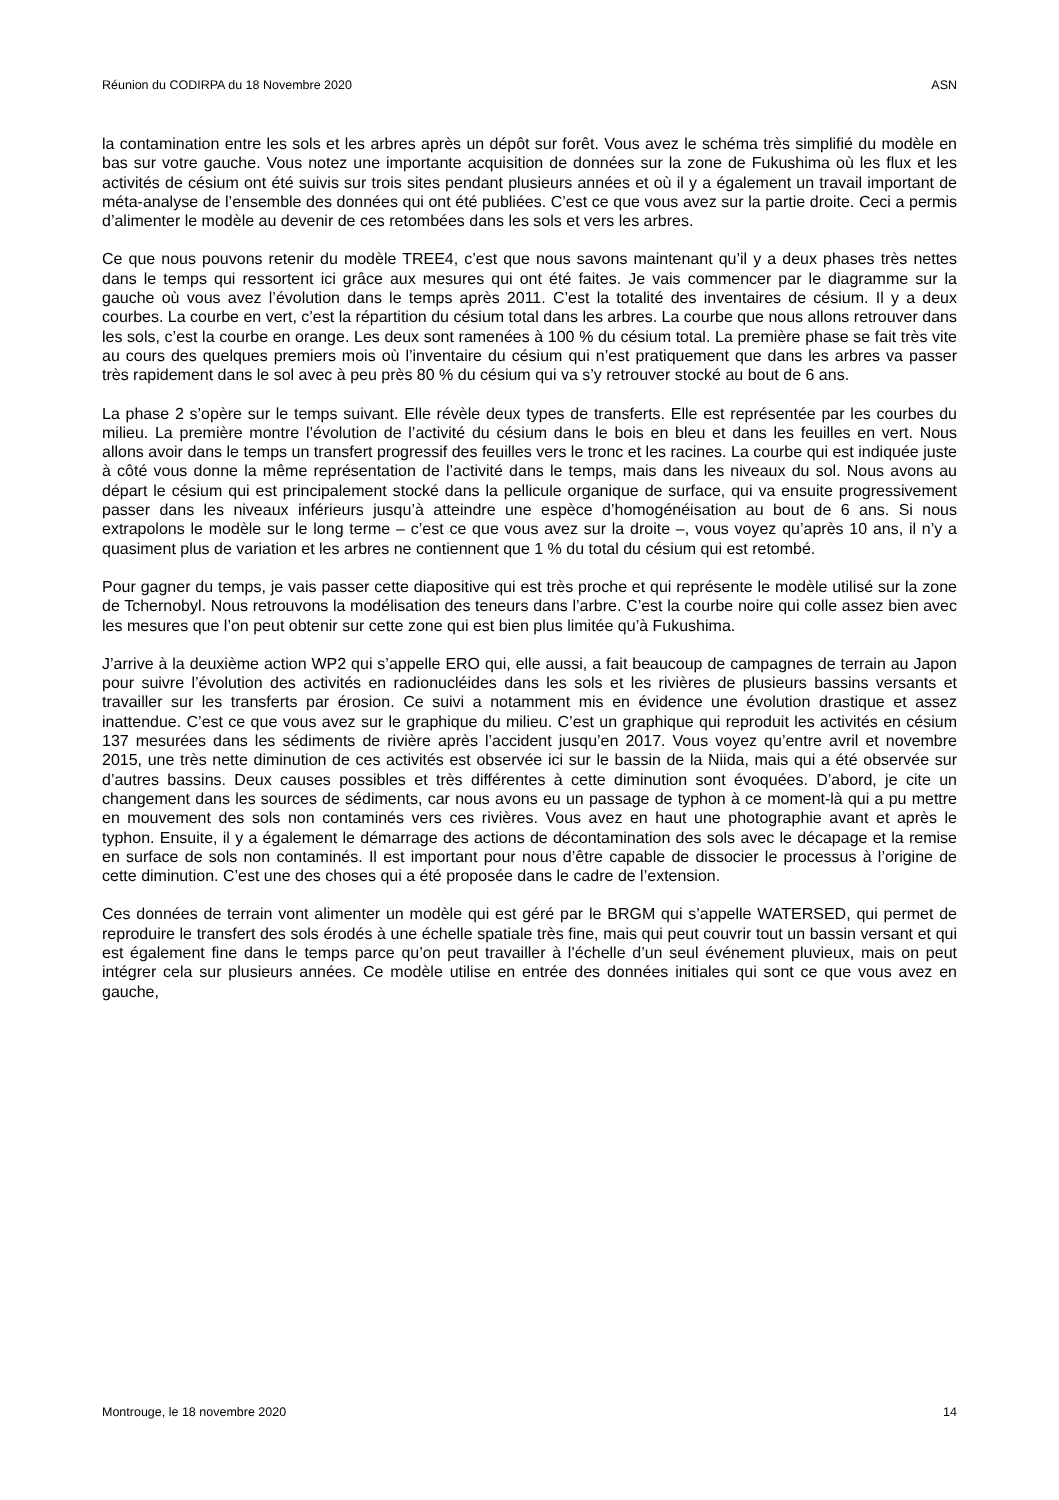Réunion du CODIRPA du 18 Novembre 2020 ASN
la contamination entre les sols et les arbres après un dépôt sur forêt. Vous avez le schéma très simplifié du modèle en bas sur votre gauche. Vous notez une importante acquisition de données sur la zone de Fukushima où les flux et les activités de césium ont été suivis sur trois sites pendant plusieurs années et où il y a également un travail important de méta-analyse de l’ensemble des données qui ont été publiées. C’est ce que vous avez sur la partie droite. Ceci a permis d’alimenter le modèle au devenir de ces retombées dans les sols et vers les arbres.
Ce que nous pouvons retenir du modèle TREE4, c’est que nous savons maintenant qu’il y a deux phases très nettes dans le temps qui ressortent ici grâce aux mesures qui ont été faites. Je vais commencer par le diagramme sur la gauche où vous avez l’évolution dans le temps après 2011. C’est la totalité des inventaires de césium. Il y a deux courbes. La courbe en vert, c’est la répartition du césium total dans les arbres. La courbe que nous allons retrouver dans les sols, c’est la courbe en orange. Les deux sont ramenées à 100 % du césium total. La première phase se fait très vite au cours des quelques premiers mois où l’inventaire du césium qui n’est pratiquement que dans les arbres va passer très rapidement dans le sol avec à peu près 80 % du césium qui va s’y retrouver stocké au bout de 6 ans.
La phase 2 s’opère sur le temps suivant. Elle révèle deux types de transferts. Elle est représentée par les courbes du milieu. La première montre l’évolution de l’activité du césium dans le bois en bleu et dans les feuilles en vert. Nous allons avoir dans le temps un transfert progressif des feuilles vers le tronc et les racines. La courbe qui est indiquée juste à côté vous donne la même représentation de l’activité dans le temps, mais dans les niveaux du sol. Nous avons au départ le césium qui est principalement stocké dans la pellicule organique de surface, qui va ensuite progressivement passer dans les niveaux inférieurs jusqu’à atteindre une espèce d’homogénéisation au bout de 6 ans. Si nous extrapolons le modèle sur le long terme – c’est ce que vous avez sur la droite –, vous voyez qu’après 10 ans, il n’y a quasiment plus de variation et les arbres ne contiennent que 1 % du total du césium qui est retombé.
Pour gagner du temps, je vais passer cette diapositive qui est très proche et qui représente le modèle utilisé sur la zone de Tchernobyl. Nous retrouvons la modélisation des teneurs dans l’arbre. C’est la courbe noire qui colle assez bien avec les mesures que l’on peut obtenir sur cette zone qui est bien plus limitée qu’à Fukushima.
J’arrive à la deuxième action WP2 qui s’appelle ERO qui, elle aussi, a fait beaucoup de campagnes de terrain au Japon pour suivre l’évolution des activités en radionucléides dans les sols et les rivières de plusieurs bassins versants et travailler sur les transferts par érosion. Ce suivi a notamment mis en évidence une évolution drastique et assez inattendue. C’est ce que vous avez sur le graphique du milieu. C’est un graphique qui reproduit les activités en césium 137 mesurées dans les sédiments de rivière après l’accident jusqu’en 2017. Vous voyez qu’entre avril et novembre 2015, une très nette diminution de ces activités est observée ici sur le bassin de la Niida, mais qui a été observée sur d’autres bassins. Deux causes possibles et très différentes à cette diminution sont évoquées. D’abord, je cite un changement dans les sources de sédiments, car nous avons eu un passage de typhon à ce moment-là qui a pu mettre en mouvement des sols non contaminés vers ces rivières. Vous avez en haut une photographie avant et après le typhon. Ensuite, il y a également le démarrage des actions de décontamination des sols avec le décapage et la remise en surface de sols non contaminés. Il est important pour nous d’être capable de dissocier le processus à l’origine de cette diminution. C’est une des choses qui a été proposée dans le cadre de l’extension.
Ces données de terrain vont alimenter un modèle qui est géré par le BRGM qui s’appelle WATERSED, qui permet de reproduire le transfert des sols érodés à une échelle spatiale très fine, mais qui peut couvrir tout un bassin versant et qui est également fine dans le temps parce qu’on peut travailler à l’échelle d’un seul événement pluvieux, mais on peut intégrer cela sur plusieurs années. Ce modèle utilise en entrée des données initiales qui sont ce que vous avez en gauche,
Montrouge, le 18 novembre 2020 14